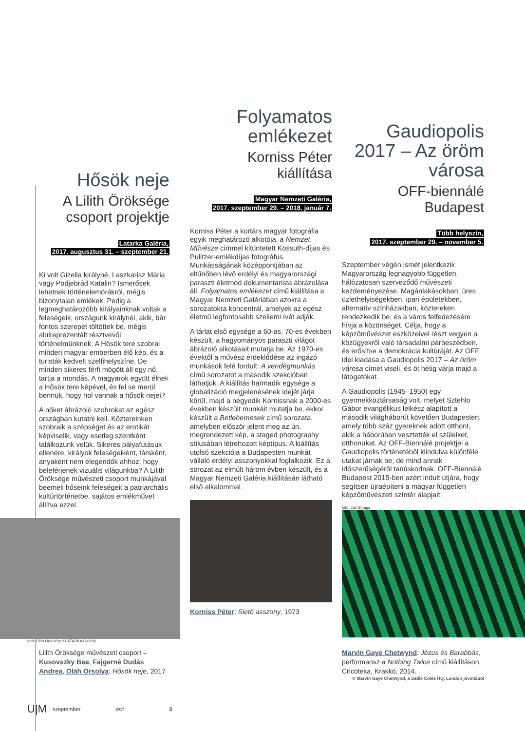Hősök neje
A Lilith Öröksége csoport projektje
Latarka Galéria,
2017. augusztus 31. – szeptember 21.
Ki volt Gizella királyné, Laszkarisz Mária vagy Podjebrád Katalin? Ismerősek lehetnek történelemórákról, mégis bizonytalan emlékek. Pedig a legmeghatározóbb királyainknak voltak a feleségeik, országunk királynéi, akik, bár fontos szerepet töltöttek be, mégis alulreprezentált résztvevői történelmünknek. A Hősök tere szobrai minden magyar emberben élő kép, és a turisták kedvelt szelfihelyszíne. De minden sikeres férfi mögött áll egy nő, tartja a mondás. A magyarok együtt élnek a Hősök tere képével, és fel se merül bennük, hogy hol vannak a hősök nejei?
A nőket ábrázoló szobrokat az egész országban kutatni kell. Köztereinken szobraik a szépséget és az erotikát képviselik, vagy esetleg szentként találkozunk velük. Sikeres pályafutásuk ellenére, királyok feleségeiként, társként, anyaként nem elegendők ahhoz, hogy beleférjenek vizuális világunkba? A Lilith Öröksége művészeti csoport munkájával beemeli hőseink feleségeit a patriarchális kultúrtörténetbe, sajátos emlékművet állítva ezzel.
fotó: Lilith Öröksége / LATARKA Galéria
Lilith Öröksége művészeti csoport – Kusovszky Bea, Fajgerné Dudás Andrea, Oláh Orsolya: Hősök neje, 2017
Folyamatos emlékezet
Korniss Péter kiállítása
Magyar Nemzeti Galéria,
2017. szeptember 29. – 2018. január 7.
Korniss Péter a kortárs magyar fotográfia egyik meghatározó alkotója, a Nemzet Művésze címmel kitüntetett Kossuth-díjas és Pulitzer-emlékdíjas fotográfus. Munkásságának középpontjában az eltűnőben lévő erdélyi és magyarországi paraszti életmód dokumentarista ábrázolása áll. Folyamatos emlékezet című kiállítása a Magyar Nemzeti Galériában azokra a sorozatokra koncentrál, amelyek az egész életmű legfontosabb szellemi ívét adják.
A tárlat első egysége a 60-as, 70-es években készült, a hagyományos paraszti világot ábrázoló alkotásait mutatja be. Az 1970-es évektől a művész érdeklődése az ingázó munkások felé fordult: A vendégmunkás című sorozatot a második szekcióban láthatjuk. A kiállítás harmadik egysége a globalizáció megjelenésének idejét járja körül, majd a negyedik Kornissnak a 2000-es években készült munkáit mutatja be, ekkor készült a Betlehemesek című sorozata, amelyben először jelent meg az ún. megrendezett kép, a staged photography stílusában létrehozott képtípus. A kiállítás utolsó szekciója a Budapesten munkát vállaló erdélyi asszonyokkal foglalkozik. Ez a sorozat az elmúlt három évben készült, és a Magyar Nemzeti Galéria kiállításán látható első alkalommal.
Korniss Péter: Siető asszony, 1973
Gaudiopolis 2017 – Az öröm városa
OFF-biennálé Budapest
Több helyszín,
2017. szeptember 29. – november 5.
Szeptember végén ismét jelentkezik Magyarország legnagyobb független, hálózatosan szerveződő művészeti kezdeményezése. Magánlakásokban, üres üzlethelyiségekben, ipari épületekben, alternatív színházakban, köztereken rendezkedik be, és a város felfedezésére hívja a közönséget. Célja, hogy a képzőművészet eszközeivel részt vegyen a közügyekről való társadalmi párbeszédben, és erősítse a demokrácia kultúráját. Az OFF idei kiadása a Gaudiopolis 2017 – Az öröm városa címet viseli, és öt hétig várja majd a látogatókat.
A Gaudiopolis (1945–1950) egy gyermekköztársaság volt, melyet Sztehlo Gábor evangélikus lelkész alapított a második világháborút követően Budapesten, amely több száz gyereknek adott otthont, akik a háborúban vesztették el szüleiket, otthonukat. Az OFF-Biennálé projektjei a Gaudiopolis történetéből kiindulva különféle utakat járnak be, de mind annak időszerűségéről tanúskodnak. OFF-Biennálé Budapest 2015-ben azért indult útjára, hogy segítsen újraépíteni a magyar független képzőművészeti színtér alapjait.
fotó: Jan Smaga
Marvin Gaye Chetwynd: Jézus és Barabbás, performansz a Nothing Twice című kiállításon, Cricoteka, Krakkó, 2014.
© Marvin Gaye Chetwynd, a Sadie Coles HQ, London jóvoltából
U|M szeptember 2017 3